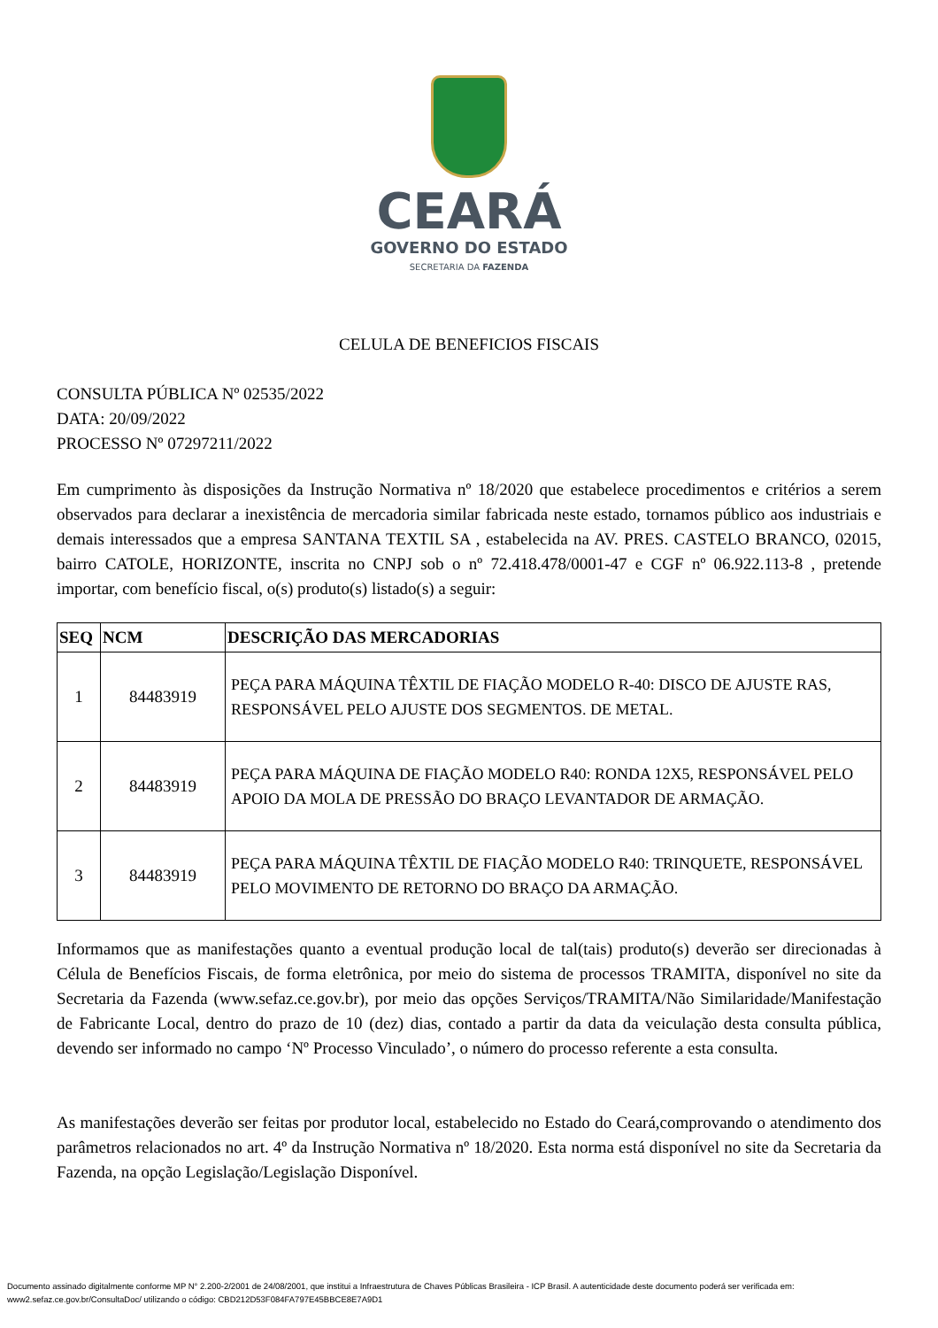CEARÁ
GOVERNO DO ESTADO
SECRETARIA DA FAZENDA
CELULA DE BENEFICIOS FISCAIS
CONSULTA PÚBLICA Nº 02535/2022
DATA: 20/09/2022
PROCESSO Nº 07297211/2022
Em cumprimento às disposições da Instrução Normativa nº 18/2020 que estabelece procedimentos e critérios a serem observados para declarar a inexistência de mercadoria similar fabricada neste estado, tornamos público aos industriais e demais interessados que a empresa SANTANA TEXTIL SA , estabelecida na AV. PRES. CASTELO BRANCO, 02015, bairro CATOLE, HORIZONTE, inscrita no CNPJ sob o nº 72.418.478/0001-47 e CGF nº 06.922.113-8 , pretende importar, com benefício fiscal, o(s) produto(s) listado(s) a seguir:
| SEQ | NCM | DESCRIÇÃO DAS MERCADORIAS |
| --- | --- | --- |
| 1 | 84483919 | PEÇA PARA MÁQUINA TÊXTIL DE FIAÇÃO MODELO R-40: DISCO DE AJUSTE RAS, RESPONSÁVEL PELO AJUSTE DOS SEGMENTOS. DE METAL. |
| 2 | 84483919 | PEÇA PARA MÁQUINA DE FIAÇÃO MODELO R40: RONDA 12X5, RESPONSÁVEL PELO APOIO DA MOLA DE PRESSÃO DO BRAÇO LEVANTADOR DE ARMAÇÃO. |
| 3 | 84483919 | PEÇA PARA MÁQUINA TÊXTIL DE FIAÇÃO MODELO R40: TRINQUETE, RESPONSÁVEL PELO MOVIMENTO DE RETORNO DO BRAÇO DA ARMAÇÃO. |
Informamos que as manifestações quanto a eventual produção local de tal(tais) produto(s) deverão ser direcionadas à Célula de Benefícios Fiscais, de forma eletrônica, por meio do sistema de processos TRAMITA, disponível no site da Secretaria da Fazenda (www.sefaz.ce.gov.br), por meio das opções Serviços/TRAMITA/Não Similaridade/Manifestação de Fabricante Local, dentro do prazo de 10 (dez) dias, contado a partir da data da veiculação desta consulta pública, devendo ser informado no campo ‘Nº Processo Vinculado’, o número do processo referente a esta consulta.
As manifestações deverão ser feitas por produtor local, estabelecido no Estado do Ceará,comprovando o atendimento dos parâmetros relacionados no art. 4º da Instrução Normativa nº 18/2020. Esta norma está disponível no site da Secretaria da Fazenda, na opção Legislação/Legislação Disponível.
Documento assinado digitalmente conforme MP N° 2.200-2/2001 de 24/08/2001, que institui a Infraestrutura de Chaves Públicas Brasileira - ICP Brasil. A autenticidade deste documento poderá ser verificada em:
www2.sefaz.ce.gov.br/ConsultaDoc/ utilizando o código: CBD212D53F084FA797E45BBCE8E7A9D1